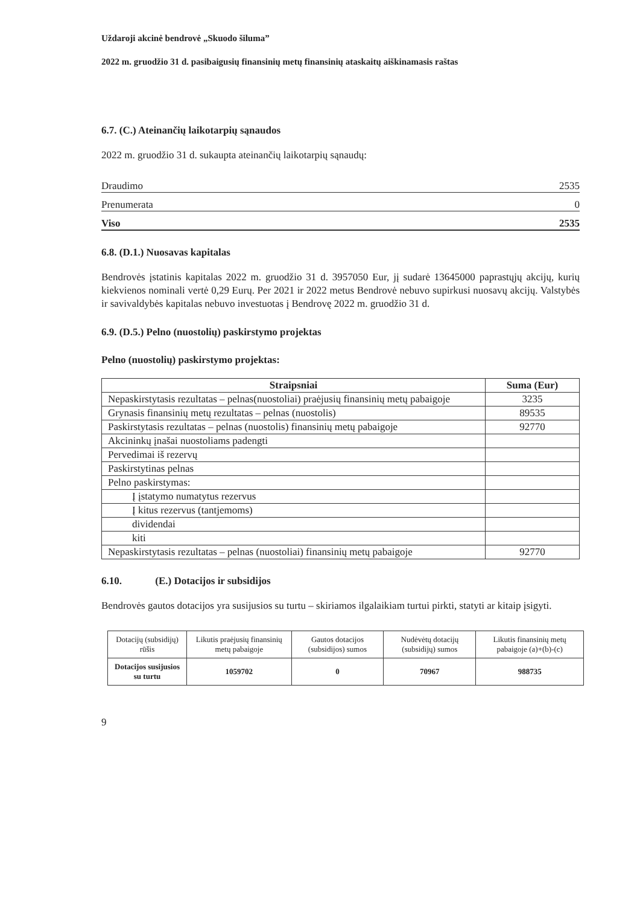Uždaroji akcinė bendrovė „Skuodo šiluma”
2022 m. gruodžio 31 d. pasibaigusių finansinių metų finansinių ataskaitų aiškinamasis raštas
6.7. (C.) Ateinančių laikotarpių sąnaudos
2022 m. gruodžio 31 d. sukaupta ateinančių laikotarpių sąnaudų:
Draudimo 2535
Prenumerata 0
Viso 2535
6.8. (D.1.) Nuosavas kapitalas
Bendrovės įstatinis kapitalas 2022 m. gruodžio 31 d. 3957050 Eur, jį sudarė 13645000 paprastųjų akcijų, kurių kiekvienos nominali vertė 0,29 Eurų. Per 2021 ir 2022 metus Bendrovė nebuvo supirkusi nuosavų akcijų. Valstybės ir savivaldybės kapitalas nebuvo investuotas į Bendrovę 2022 m. gruodžio 31 d.
6.9. (D.5.) Pelno (nuostolių) paskirstymo projektas
Pelno (nuostolių) paskirstymo projektas:
| Straipsniai | Suma (Eur) |
| --- | --- |
| Nepaskirstytasis rezultatas – pelnas(nuostoliai) praėjusių finansinių metų pabaigoje | 3235 |
| Grynasis finansinių metų rezultatas – pelnas (nuostolis) | 89535 |
| Paskirstytasis rezultatas – pelnas (nuostolis) finansinių metų pabaigoje | 92770 |
| Akcininkų įnašai nuostoliams padengti | |
| Pervedimai iš rezervų | |
| Paskirstytinas pelnas | |
| Pelno paskirstymas: | |
| Į įstatymo numatytus rezervus | |
| Į kitus rezervus (tantjemoms) | |
| dividendai | |
| kiti | |
| Nepaskirstytasis rezultatas – pelnas (nuostoliai) finansinių metų pabaigoje | 92770 |
6.10. (E.) Dotacijos ir subsidijos
Bendrovės gautos dotacijos yra susijusios su turtu – skiriamos ilgalaikiam turtui pirkti, statyti ar kitaip įsigyti.
| Dotacijų (subsidijų) rūšis | Likutis praėjusių finansinių metų pabaigoje | Gautos dotacijos (subsidijos) sumos | Nudėvėtų dotacijų (subsidijų) sumos | Likutis finansinių metų pabaigoje (a)+(b)-(c) |
| --- | --- | --- | --- | --- |
| Dotacijos susijusios su turtu | 1059702 | 0 | 70967 | 988735 |
9